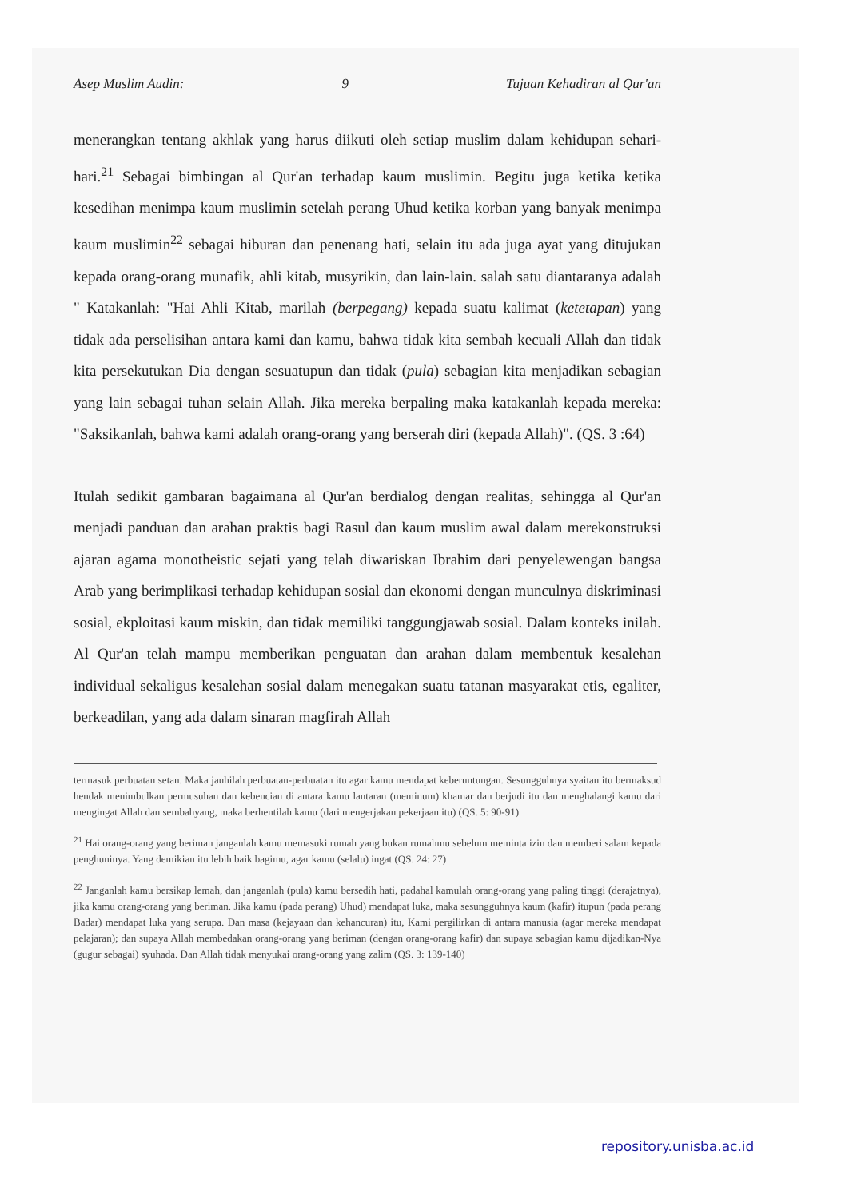Asep Muslim Audin: 9 Tujuan Kehadiran al Qur'an
menerangkan tentang akhlak yang harus diikuti oleh setiap muslim dalam kehidupan sehari-hari.<sup>21</sup> Sebagai bimbingan al Qur'an terhadap kaum muslimin. Begitu juga ketika ketika kesedihan menimpa kaum muslimin setelah perang Uhud ketika korban yang banyak menimpa kaum muslimin<sup>22</sup> sebagai hiburan dan penenang hati, selain itu ada juga ayat yang ditujukan kepada orang-orang munafik, ahli kitab, musyrikin, dan lain-lain. salah satu diantaranya adalah " Katakanlah: "Hai Ahli Kitab, marilah (berpegang) kepada suatu kalimat (ketetapan) yang tidak ada perselisihan antara kami dan kamu, bahwa tidak kita sembah kecuali Allah dan tidak kita persekutukan Dia dengan sesuatupun dan tidak (pula) sebagian kita menjadikan sebagian yang lain sebagai tuhan selain Allah. Jika mereka berpaling maka katakanlah kepada mereka: "Saksikanlah, bahwa kami adalah orang-orang yang berserah diri (kepada Allah)". (QS. 3 :64)
Itulah sedikit gambaran bagaimana al Qur'an berdialog dengan realitas, sehingga al Qur'an menjadi panduan dan arahan praktis bagi Rasul dan kaum muslim awal dalam merekonstruksi ajaran agama monotheistic sejati yang telah diwariskan Ibrahim dari penyelewengan bangsa Arab yang berimplikasi terhadap kehidupan sosial dan ekonomi dengan munculnya diskriminasi sosial, ekploitasi kaum miskin, dan tidak memiliki tanggungjawab sosial. Dalam konteks inilah. Al Qur'an telah mampu memberikan penguatan dan arahan dalam membentuk kesalehan individual sekaligus kesalehan sosial dalam menegakan suatu tatanan masyarakat etis, egaliter, berkeadilan, yang ada dalam sinaran magfirah Allah
termasuk perbuatan setan. Maka jauhilah perbuatan-perbuatan itu agar kamu mendapat keberuntungan. Sesungguhnya syaitan itu bermaksud hendak menimbulkan permusuhan dan kebencian di antara kamu lantaran (meminum) khamar dan berjudi itu dan menghalangi kamu dari mengingat Allah dan sembahyang, maka berhentilah kamu (dari mengerjakan pekerjaan itu) (QS. 5: 90-91)
<sup>21</sup> Hai orang-orang yang beriman janganlah kamu memasuki rumah yang bukan rumahmu sebelum meminta izin dan memberi salam kepada penghuninya. Yang demikian itu lebih baik bagimu, agar kamu (selalu) ingat (QS. 24: 27)
<sup>22</sup> Janganlah kamu bersikap lemah, dan janganlah (pula) kamu bersedih hati, padahal kamulah orang-orang yang paling tinggi (derajatnya), jika kamu orang-orang yang beriman. Jika kamu (pada perang) Uhud) mendapat luka, maka sesungguhnya kaum (kafir) itupun (pada perang Badar) mendapat luka yang serupa. Dan masa (kejayaan dan kehancuran) itu, Kami pergilirkan di antara manusia (agar mereka mendapat pelajaran); dan supaya Allah membedakan orang-orang yang beriman (dengan orang-orang kafir) dan supaya sebagian kamu dijadikan-Nya (gugur sebagai) syuhada. Dan Allah tidak menyukai orang-orang yang zalim (QS. 3: 139-140)
repository.unisba.ac.id